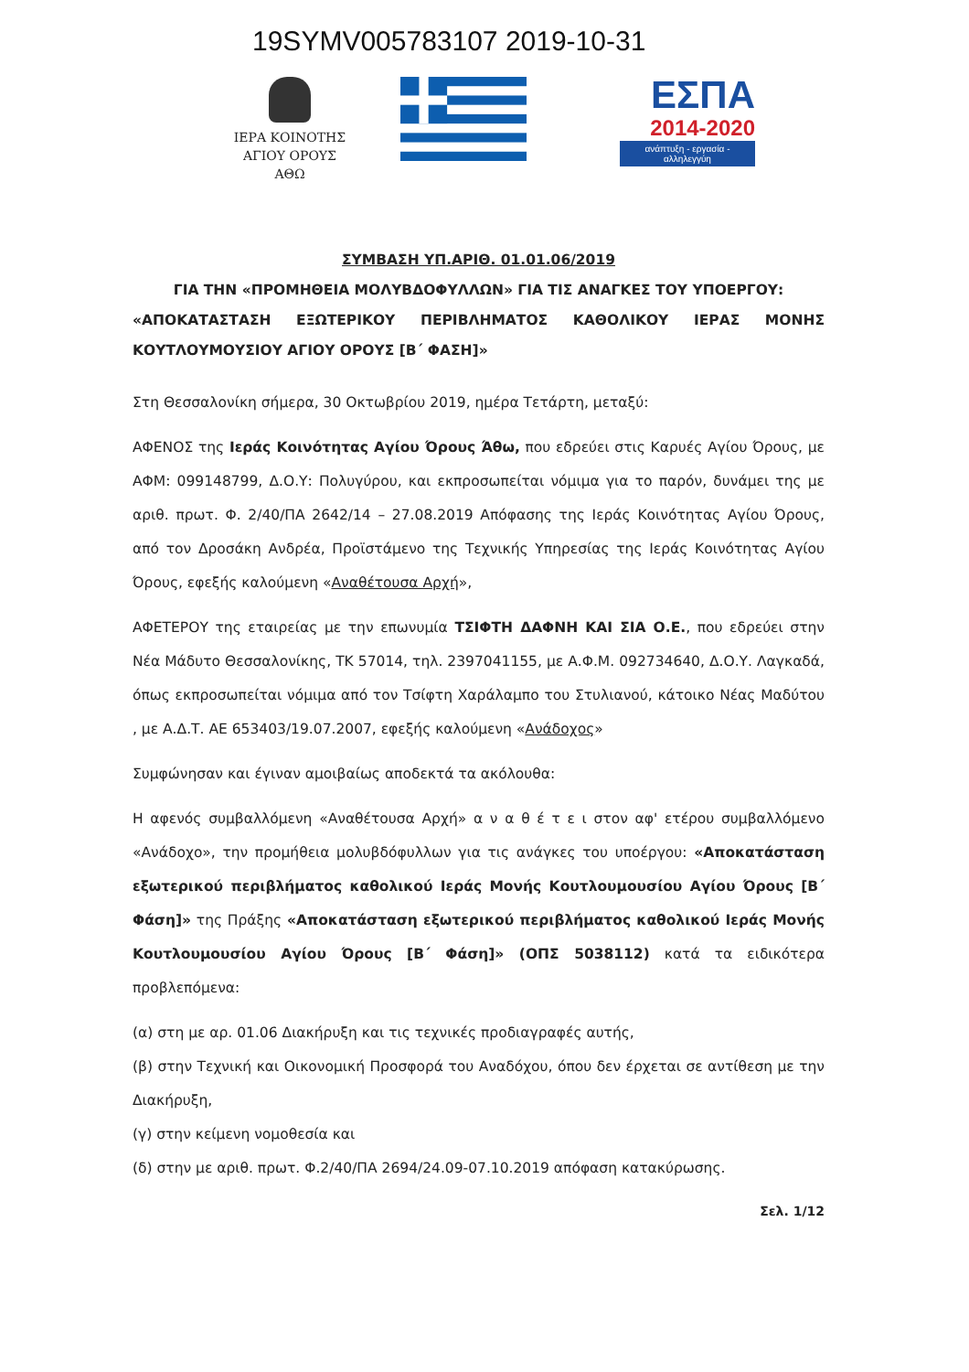19SYMV005783107 2019-10-31
ΙΕΡΑ ΚΟΙΝΟΤΗΣ
ΑΓΙΟΥ ΟΡΟΥΣ
ΑΘΩ
ΕΣΠΑ
2014-2020
ανάπτυξη - εργασία - αλληλεγγύη
ΣΥΜΒΑΣΗ ΥΠ.ΑΡΙΘ. 01.01.06/2019
ΓΙΑ ΤΗΝ «ΠΡΟΜΗΘΕΙΑ ΜΟΛΥΒΔΟΦΥΛΛΩΝ» ΓΙΑ ΤΙΣ ΑΝΑΓΚΕΣ ΤΟΥ ΥΠΟΕΡΓΟΥ:
«ΑΠΟΚΑΤΑΣΤΑΣΗ ΕΞΩΤΕΡΙΚΟΥ ΠΕΡΙΒΛΗΜΑΤΟΣ ΚΑΘΟΛΙΚΟΥ ΙΕΡΑΣ ΜΟΝΗΣ
ΚΟΥΤΛΟΥΜΟΥΣΙΟΥ ΑΓΙΟΥ ΟΡΟΥΣ [Β΄ ΦΑΣΗ]»
Στη Θεσσαλονίκη σήμερα, 30 Οκτωβρίου 2019, ημέρα Τετάρτη, μεταξύ:
ΑΦΕΝΟΣ της Ιεράς Κοινότητας Αγίου Όρους Άθω, που εδρεύει στις Καρυές Αγίου Όρους, με ΑΦΜ: 099148799, Δ.Ο.Υ: Πολυγύρου, και εκπροσωπείται νόμιμα για το παρόν, δυνάμει της με αριθ. πρωτ. Φ. 2/40/ΠΑ 2642/14 – 27.08.2019 Απόφασης της Ιεράς Κοινότητας Αγίου Όρους, από τον Δροσάκη Ανδρέα, Προϊστάμενο της Τεχνικής Υπηρεσίας της Ιεράς Κοινότητας Αγίου Όρους, εφεξής καλούμενη «Αναθέτουσα Αρχή»,
ΑΦΕΤΕΡΟΥ της εταιρείας με την επωνυμία ΤΣΙΦΤΗ ΔΑΦΝΗ ΚΑΙ ΣΙΑ Ο.Ε., που εδρεύει στην Νέα Μάδυτο Θεσσαλονίκης, ΤΚ 57014, τηλ. 2397041155, με Α.Φ.Μ. 092734640, Δ.Ο.Υ. Λαγκαδά, όπως εκπροσωπείται νόμιμα από τον Τσίφτη Χαράλαμπο του Στυλιανού, κάτοικο Νέας Μαδύτου , με Α.Δ.Τ. ΑΕ 653403/19.07.2007, εφεξής καλούμενη «Ανάδοχος»
Συμφώνησαν και έγιναν αμοιβαίως αποδεκτά τα ακόλουθα:
Η αφενός συμβαλλόμενη «Αναθέτουσα Αρχή» α ν α θ έ τ ε ι στον αφ' ετέρου συμβαλλόμενο «Ανάδοχο», την προμήθεια μολυβδόφυλλων για τις ανάγκες του υποέργου: «Αποκατάσταση εξωτερικού περιβλήματος καθολικού Ιεράς Μονής Κουτλουμουσίου Αγίου Όρους [Β΄ Φάση]» της Πράξης «Αποκατάσταση εξωτερικού περιβλήματος καθολικού Ιεράς Μονής Κουτλουμουσίου Αγίου Όρους [Β΄ Φάση]» (ΟΠΣ 5038112) κατά τα ειδικότερα προβλεπόμενα:
(α) στη με αρ. 01.06 Διακήρυξη και τις τεχνικές προδιαγραφές αυτής,
(β) στην Τεχνική και Οικονομική Προσφορά του Αναδόχου, όπου δεν έρχεται σε αντίθεση με την Διακήρυξη,
(γ) στην κείμενη νομοθεσία και
(δ) στην με αριθ. πρωτ. Φ.2/40/ΠΑ 2694/24.09-07.10.2019 απόφαση κατακύρωσης.
Σελ. 1/12